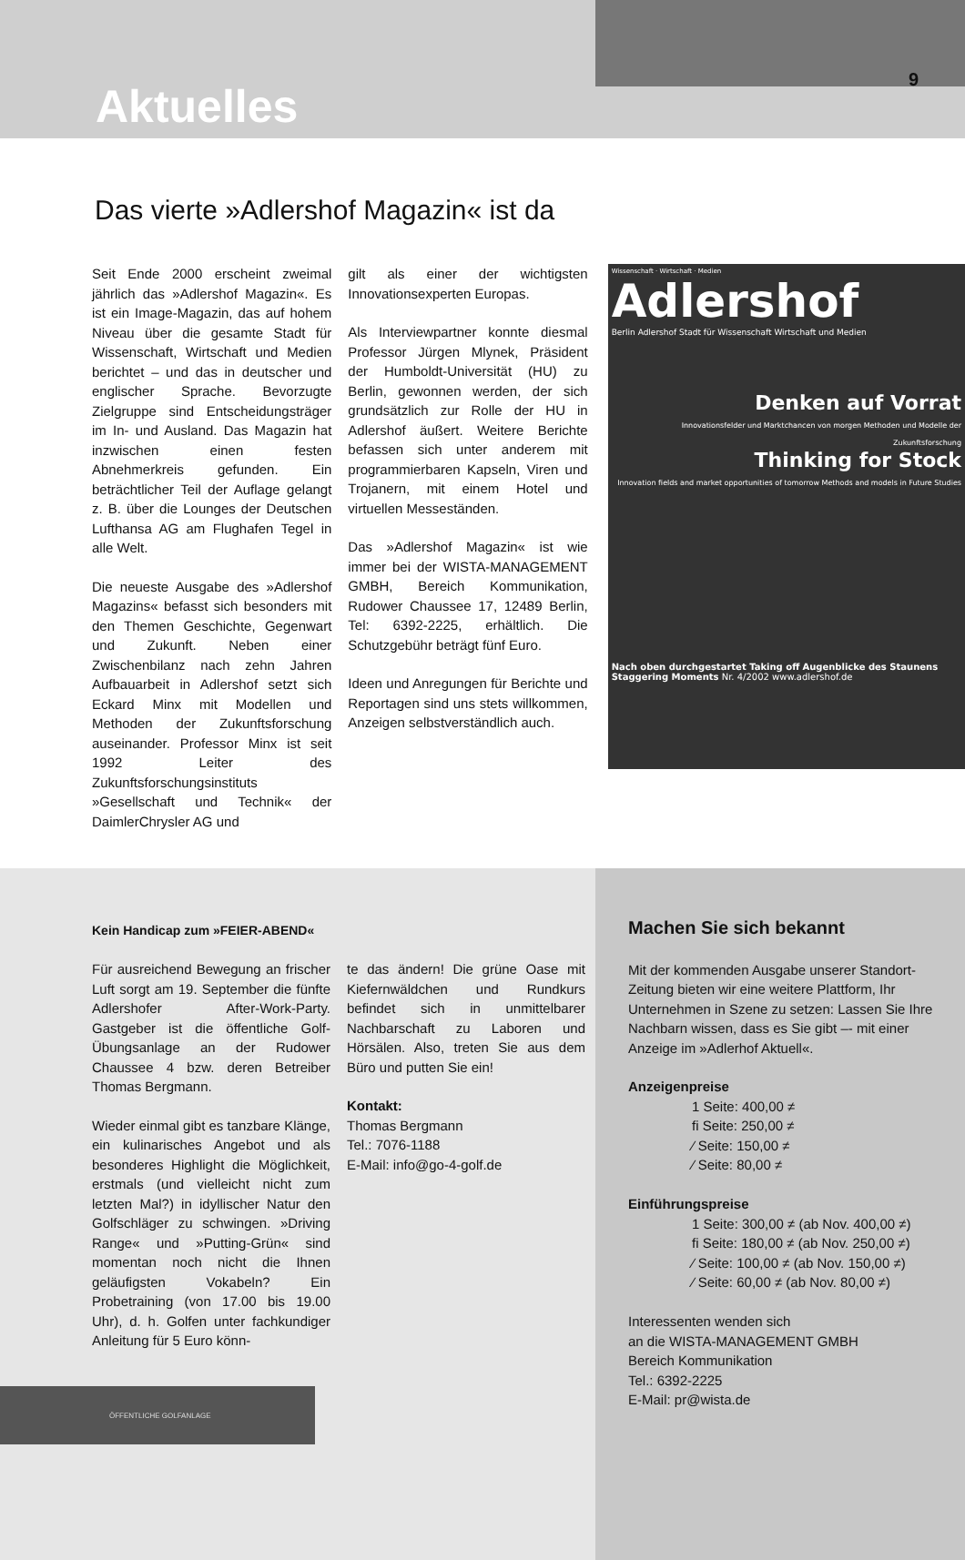Aktuelles
9
Das vierte »Adlershof Magazin« ist da
Seit Ende 2000 erscheint zweimal jährlich das »Adlershof Magazin«. Es ist ein Image-Magazin, das auf hohem Niveau über die gesamte Stadt für Wissenschaft, Wirtschaft und Medien berichtet – und das in deutscher und englischer Sprache. Bevorzugte Zielgruppe sind Entscheidungsträger im In- und Ausland. Das Magazin hat inzwischen einen festen Abnehmerkreis gefunden. Ein beträchtlicher Teil der Auflage gelangt z. B. über die Lounges der Deutschen Lufthansa AG am Flughafen Tegel in alle Welt.
Die neueste Ausgabe des »Adlershof Magazins« befasst sich besonders mit den Themen Geschichte, Gegenwart und Zukunft. Neben einer Zwischenbilanz nach zehn Jahren Aufbauarbeit in Adlershof setzt sich Eckard Minx mit Modellen und Methoden der Zukunftsforschung auseinander. Professor Minx ist seit 1992 Leiter des Zukunftsforschungsinstituts »Gesellschaft und Technik« der DaimlerChrysler AG und
gilt als einer der wichtigsten Innovationsexperten Europas.
Als Interviewpartner konnte diesmal Professor Jürgen Mlynek, Präsident der Humboldt-Universität (HU) zu Berlin, gewonnen werden, der sich grundsätzlich zur Rolle der HU in Adlershof äußert. Weitere Berichte befassen sich unter anderem mit programmierbaren Kapseln, Viren und Trojanern, mit einem Hotel und virtuellen Messeständen.
Das »Adlershof Magazin« ist wie immer bei der WISTA-MANAGEMENT GMBH, Bereich Kommunikation, Rudower Chaussee 17, 12489 Berlin, Tel: 6392-2225, erhältlich. Die Schutzgebühr beträgt fünf Euro.
Ideen und Anregungen für Berichte und Reportagen sind uns stets willkommen, Anzeigen selbstverständlich auch.
Wissenschaft · Wirtschaft · Medien
Adlershof
Berlin Adlershof Stadt für Wissenschaft Wirtschaft und Medien
Denken auf Vorrat
Innovationsfelder und Marktchancen von morgen Methoden und Modelle der Zukunftsforschung
Thinking for Stock
Innovation fields and market opportunities of tomorrow Methods and models in Future Studies
Nach oben durchgestartet Taking off Augenblicke des Staunens Staggering Moments Nr. 4/2002 www.adlershof.de
Kein Handicap zum »FEIER-ABEND«
Für ausreichend Bewegung an frischer Luft sorgt am 19. September die fünfte Adlershofer After-Work-Party. Gastgeber ist die öffentliche Golf-Übungsanlage an der Rudower Chaussee 4 bzw. deren Betreiber Thomas Bergmann.
Wieder einmal gibt es tanzbare Klänge, ein kulinarisches Angebot und als besonderes Highlight die Möglichkeit, erstmals (und vielleicht nicht zum letzten Mal?) in idyllischer Natur den Golfschläger zu schwingen. »Driving Range« und »Putting-Grün« sind momentan noch nicht die Ihnen geläufigsten Vokabeln? Ein Probetraining (von 17.00 bis 19.00 Uhr), d. h. Golfen unter fachkundiger Anleitung für 5 Euro könn-
te das ändern! Die grüne Oase mit Kiefernwäldchen und Rundkurs befindet sich in unmittelbarer Nachbarschaft zu Laboren und Hörsälen. Also, treten Sie aus dem Büro und putten Sie ein!
Kontakt:
Thomas Bergmann
Tel.: 7076-1188
E-Mail: info@go-4-golf.de
ÖFFENTLICHE GOLFANLAGE
Machen Sie sich bekannt
Mit der kommenden Ausgabe unserer Standort-Zeitung bieten wir eine weitere Plattform, Ihr Unternehmen in Szene zu setzen: Lassen Sie Ihre Nachbarn wissen, dass es Sie gibt –- mit einer Anzeige im »Adlerhof Aktuell«.
Anzeigenpreise
1 Seite: 400,00 ≠
fi Seite: 250,00 ≠
⁄ Seite: 150,00 ≠
⁄ Seite: 80,00 ≠
Einführungspreise
1 Seite: 300,00 ≠ (ab Nov. 400,00 ≠)
fi Seite: 180,00 ≠ (ab Nov. 250,00 ≠)
⁄ Seite: 100,00 ≠ (ab Nov. 150,00 ≠)
⁄ Seite: 60,00 ≠ (ab Nov. 80,00 ≠)
Interessenten wenden sich
an die WISTA-MANAGEMENT GMBH
Bereich Kommunikation
Tel.: 6392-2225
E-Mail: pr@wista.de